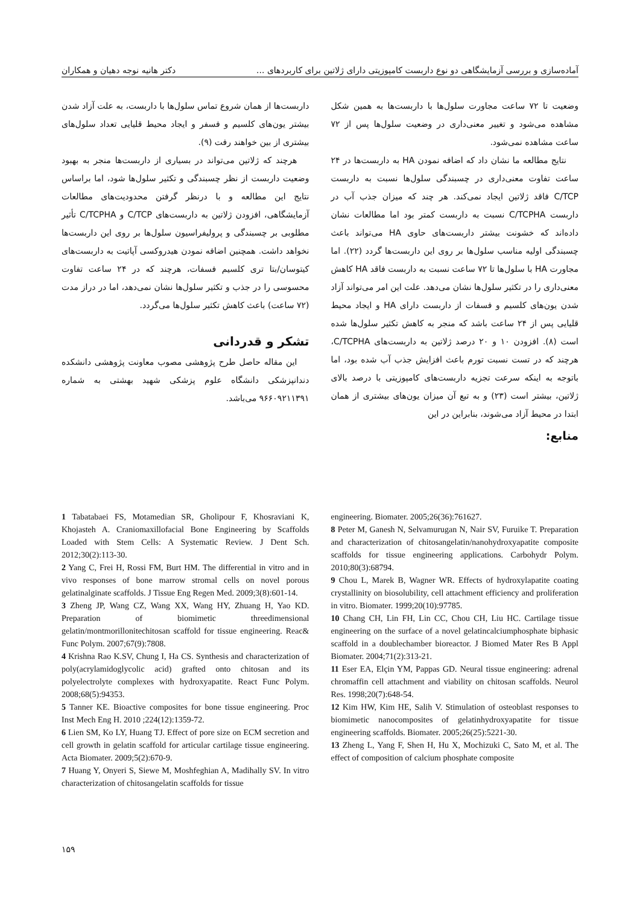آماده‌سازی و بررسی آزمایشگاهی دو نوع داربست کامپوزیتی دارای ژلاتین برای کاربردهای ... دکتر هانیه نوجه دهیان و همکاران
وضعیت تا ۷۲ ساعت مجاورت سلول‌ها با داربست‌ها به همین شکل مشاهده می‌شود و تغییر معنی‌داری در وضعیت سلول‌ها پس از ۷۲ ساعت مشاهده نمی‌شود.
نتایج مطالعه ما نشان داد که اضافه نمودن HA به داربست‌ها در ۲۴ ساعت تفاوت معنی‌داری در چسبندگی سلول‌ها نسبت به داربست C/TCP فاقد ژلاتین ایجاد نمی‌کند. هر چند که میزان جذب آب در داربست C/TCPHA نسبت به داربست کمتر بود اما مطالعات نشان داده‌اند که خشونت بیشتر داربست‌های حاوی HA می‌تواند باعث چسبندگی اولیه مناسب سلول‌ها بر روی این داربست‌ها گردد (۲۲). اما مجاورت HA با سلول‌ها تا ۷۲ ساعت نسبت به داربست فاقد HA کاهش معنی‌داری را در تکثیر سلول‌ها نشان می‌دهد. علت این امر می‌تواند آزاد شدن یون‌های کلسیم و فسفات از داربست دارای HA و ایجاد محیط قلیایی پس از ۲۴ ساعت باشد که منجر به کاهش تکثیر سلول‌ها شده است (۸). افزودن ۱۰ و ۲۰ درصد ژلاتین به داربست‌های C/TCPHA، هرچند که در تست نسبت تورم باعث افزایش جذب آب شده بود، اما باتوجه به اینکه سرعت تجزیه داربست‌های کامپوزیتی با درصد بالای ژلاتین، بیشتر است (۲۳) و به تبع آن میزان یون‌های بیشتری از همان ابتدا در محیط آزاد می‌شوند، بنابراین در این
منابع:
داربست‌ها از همان شروع تماس سلول‌ها با داربست، به علت آزاد شدن بیشتر یون‌های کلسیم و فسفر و ایجاد محیط قلیایی تعداد سلول‌های بیشتری از بین خواهند رفت (۹).
هرچند که ژلاتین می‌تواند در بسیاری از داربست‌ها منجر به بهبود وضعیت داربست از نظر چسبندگی و تکثیر سلول‌ها شود، اما براساس نتایج این مطالعه و با درنظر گرفتن محدودیت‌های مطالعات آزمایشگاهی، افزودن ژلاتین به داربست‌های C/TCP و C/TCPHA تأثیر مطلوبی بر چسبندگی و پرولیفراسیون سلول‌ها بر روی این داربست‌ها نخواهد داشت. همچنین اضافه نمودن هیدروکسی آپاتیت به داربست‌های کیتوسان/بتا تری کلسیم فسفات، هرچند که در ۲۴ ساعت تفاوت محسوسی را در جذب و تکثیر سلول‌ها نشان نمی‌دهد، اما در دراز مدت (۷۲ ساعت) باعث کاهش تکثیر سلول‌ها می‌گردد.
تشکر و قدردانی
این مقاله حاصل طرح پژوهشی مصوب معاونت پژوهشی دانشکده دندانپزشکی دانشگاه علوم پزشکی شهید بهشتی به شماره ۹۶۶۰۹۲۱۱۳۹۱ می‌باشد.
1 Tabatabaei FS, Motamedian SR, Gholipour F, Khosraviani K, Khojasteh A. Craniomaxillofacial Bone Engineering by Scaffolds Loaded with Stem Cells: A Systematic Review. J Dent Sch. 2012;30(2):113-30.
2 Yang C, Frei H, Rossi FM, Burt HM. The differential in vitro and in vivo responses of bone marrow stromal cells on novel porous gelatinalginate scaffolds. J Tissue Eng Regen Med. 2009;3(8):601-14.
3 Zheng JP, Wang CZ, Wang XX, Wang HY, Zhuang H, Yao KD. Preparation of biomimetic threedimensional gelatin/montmorillonitechitosan scaffold for tissue engineering. Reac& Func Polym. 2007;67(9):7808.
4 Krishna Rao K.SV, Chung I, Ha CS. Synthesis and characterization of poly(acrylamidoglycolic acid) grafted onto chitosan and its polyelectrolyte complexes with hydroxyapatite. React Func Polym. 2008;68(5):94353.
5 Tanner KE. Bioactive composites for bone tissue engineering. Proc Inst Mech Eng H. 2010 ;224(12):1359-72.
6 Lien SM, Ko LY, Huang TJ. Effect of pore size on ECM secretion and cell growth in gelatin scaffold for articular cartilage tissue engineering. Acta Biomater. 2009;5(2):670-9.
7 Huang Y, Onyeri S, Siewe M, Moshfeghian A, Madihally SV. In vitro characterization of chitosangelatin scaffolds for tissue
engineering. Biomater. 2005;26(36):761627.
8 Peter M, Ganesh N, Selvamurugan N, Nair SV, Furuike T. Preparation and characterization of chitosangelatin/nanohydroxyapatite composite scaffolds for tissue engineering applications. Carbohydr Polym. 2010;80(3):68794.
9 Chou L, Marek B, Wagner WR. Effects of hydroxylapatite coating crystallinity on biosolubility, cell attachment efficiency and proliferation in vitro. Biomater. 1999;20(10):97785.
10 Chang CH, Lin FH, Lin CC, Chou CH, Liu HC. Cartilage tissue engineering on the surface of a novel gelatincalciumphosphate biphasic scaffold in a doublechamber bioreactor. J Biomed Mater Res B Appl Biomater. 2004;71(2):313-21.
11 Eser EA, Elçin YM, Pappas GD. Neural tissue engineering: adrenal chromaffin cell attachment and viability on chitosan scaffolds. Neurol Res. 1998;20(7):648-54.
12 Kim HW, Kim HE, Salih V. Stimulation of osteoblast responses to biomimetic nanocomposites of gelatinhydroxyapatite for tissue engineering scaffolds. Biomater. 2005;26(25):5221-30.
13 Zheng L, Yang F, Shen H, Hu X, Mochizuki C, Sato M, et al. The effect of composition of calcium phosphate composite
۱۵۹